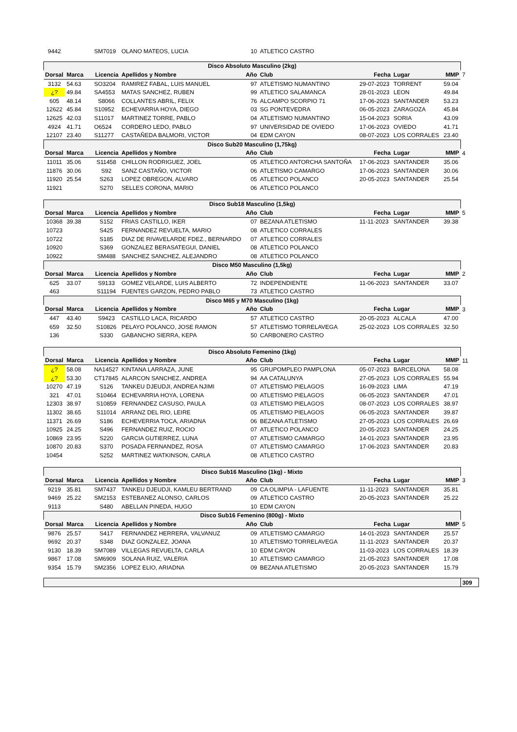| 9442 | | SM7019 | OLANO MATEOS, LUCIA | 10 | ATLETICO CASTRO | | | | |
| Disco Absoluto Masculino (2kg) | | | | | | | | | |
| Dorsal | Marca | Licencia | Apellidos y Nombre | Año | Club | Fecha | Lugar | MMP | 7 |
| 3132 | 54.63 | SO3204 | RAMIREZ FABAL, LUIS MANUEL | 97 | ATLETISMO NUMANTINO | 29-07-2023 | TORRENT | 59.04 | |
| ¿? | 49.84 | SA4553 | MATAS SANCHEZ, RUBEN | 99 | ATLETICO SALAMANCA | 28-01-2023 | LEON | 49.84 | |
| 605 | 48.14 | S8066 | COLLANTES ABRIL, FELIX | 76 | ALCAMPO SCORPIO 71 | 17-06-2023 | SANTANDER | 53.23 | |
| 12622 | 45.84 | S10952 | ECHEVARRIA HOYA, DIEGO | 03 | SG PONTEVEDRA | 06-05-2023 | ZARAGOZA | 45.84 | |
| 12625 | 42.03 | S11017 | MARTINEZ TORRE, PABLO | 04 | ATLETISMO NUMANTINO | 15-04-2023 | SORIA | 43.09 | |
| 4924 | 41.71 | O6524 | CORDERO LEDO, PABLO | 97 | UNIVERSIDAD DE OVIEDO | 17-06-2023 | OVIEDO | 41.71 | |
| 12107 | 23.40 | S11277 | CASTAÑEDA BALMORI, VICTOR | 04 | EDM CAYON | 08-07-2023 | LOS CORRALES | 23.40 | |
| Disco Sub20 Masculino (1,75kg) | | | | | | | | | |
| Dorsal | Marca | Licencia | Apellidos y Nombre | Año | Club | Fecha | Lugar | MMP | 4 |
| 11011 | 35.06 | S11458 | CHILLON RODRIGUEZ, JOEL | 05 | ATLETICO ANTORCHA SANTOÑA | 17-06-2023 | SANTANDER | 35.06 | |
| 11876 | 30.06 | S92 | SANZ CASTAÑO, VICTOR | 06 | ATLETISMO CAMARGO | 17-06-2023 | SANTANDER | 30.06 | |
| 11920 | 25.54 | S263 | LOPEZ OBREGON, ALVARO | 05 | ATLETICO POLANCO | 20-05-2023 | SANTANDER | 25.54 | |
| 11921 | | S270 | SELLES CORONA, MARIO | 06 | ATLETICO POLANCO | | | | |
| Disco Sub18 Masculino (1,5kg) | | | | | | | | | |
| Dorsal | Marca | Licencia | Apellidos y Nombre | Año | Club | Fecha | Lugar | MMP | 5 |
| 10368 | 39.38 | S152 | FRIAS CASTILLO, IKER | 07 | BEZANA ATLETISMO | 11-11-2023 | SANTANDER | 39.38 | |
| 10723 | | S425 | FERNANDEZ REVUELTA, MARIO | 08 | ATLETICO CORRALES | | | | |
| 10722 | | S185 | DIAZ DE RIVAVELARDE FDEZ., BERNARDO | 07 | ATLETICO CORRALES | | | | |
| 10920 | | S369 | GONZALEZ BERASATEGUI, DANIEL | 08 | ATLETICO POLANCO | | | | |
| 10922 | | SM488 | SANCHEZ SANCHEZ, ALEJANDRO | 08 | ATLETICO POLANCO | | | | |
| Disco M50 Masculino (1,5kg) | | | | | | | | | |
| Dorsal | Marca | Licencia | Apellidos y Nombre | Año | Club | Fecha | Lugar | MMP | 2 |
| 625 | 33.07 | S9133 | GOMEZ VELARDE, LUIS ALBERTO | 72 | INDEPENDIENTE | 11-06-2023 | SANTANDER | 33.07 | |
| 463 | | S11194 | FUENTES GARZON, PEDRO PABLO | 73 | ATLETICO CASTRO | | | | |
| Disco M65 y M70 Masculino (1kg) | | | | | | | | | |
| Dorsal | Marca | Licencia | Apellidos y Nombre | Año | Club | Fecha | Lugar | MMP | 3 |
| 447 | 43.40 | S9423 | CASTILLO LACA, RICARDO | 57 | ATLETICO CASTRO | 20-05-2023 | ALCALA | 47.00 | |
| 659 | 32.50 | S10826 | PELAYO POLANCO, JOSE RAMON | 57 | ATLETISMO TORRELAVEGA | 25-02-2023 | LOS CORRALES | 32.50 | |
| 136 | | S330 | GABANCHO SIERRA, KEPA | 50 | CARBONERO CASTRO | | | | |
| Disco Absoluto Femenino (1kg) | | | | | | | | | |
| Dorsal | Marca | Licencia | Apellidos y Nombre | Año | Club | Fecha | Lugar | MMP | 11 |
| ¿? | 58.08 | NA14527 | KINTANA LARRAZA, JUNE | 95 | GRUPOMPLEO PAMPLONA | 05-07-2023 | BARCELONA | 58.08 | |
| ¿? | 53.30 | CT17845 | ALARCON SANCHEZ, ANDREA | 94 | AA CATALUNYA | 27-05-2023 | LOS CORRALES | 55.94 | |
| 10270 | 47.19 | S126 | TANKEU DJEUDJI, ANDREA NJIMI | 07 | ATLETISMO PIELAGOS | 16-09-2023 | LIMA | 47.19 | |
| 321 | 47.01 | S10464 | ECHEVARRIA HOYA, LORENA | 00 | ATLETISMO PIELAGOS | 06-05-2023 | SANTANDER | 47.01 | |
| 12303 | 38.97 | S10859 | FERNANDEZ CASUSO, PAULA | 03 | ATLETISMO PIELAGOS | 08-07-2023 | LOS CORRALES | 38.97 | |
| 11302 | 38.65 | S11014 | ARRANZ DEL RIO, LEIRE | 05 | ATLETISMO PIELAGOS | 06-05-2023 | SANTANDER | 39.87 | |
| 11371 | 26.69 | S186 | ECHEVERRIA TOCA, ARIADNA | 06 | BEZANA ATLETISMO | 27-05-2023 | LOS CORRALES | 26.69 | |
| 10925 | 24.25 | S496 | FERNANDEZ RUIZ, ROCIO | 07 | ATLETICO POLANCO | 20-05-2023 | SANTANDER | 24.25 | |
| 10869 | 23.95 | S220 | GARCIA GUTIERREZ, LUNA | 07 | ATLETISMO CAMARGO | 14-01-2023 | SANTANDER | 23.95 | |
| 10870 | 20.83 | S370 | POSADA FERNANDEZ, ROSA | 07 | ATLETISMO CAMARGO | 17-06-2023 | SANTANDER | 20.83 | |
| 10454 | | S252 | MARTINEZ WATKINSON, CARLA | 08 | ATLETICO CASTRO | | | | |
| Disco Sub16 Masculino (1kg) - Mixto | | | | | | | | | |
| Dorsal | Marca | Licencia | Apellidos y Nombre | Año | Club | Fecha | Lugar | MMP | 3 |
| 9219 | 35.81 | SM7437 | TANKEU DJEUDJI, KAMLEU BERTRAND | 09 | CA OLIMPIA - LAFUENTE | 11-11-2023 | SANTANDER | 35.81 | |
| 9469 | 25.22 | SM2153 | ESTEBANEZ ALONSO, CARLOS | 09 | ATLETICO CASTRO | 20-05-2023 | SANTANDER | 25.22 | |
| 9113 | | S480 | ABELLAN PINEDA, HUGO | 10 | EDM CAYON | | | | |
| Disco Sub16 Femenino (800g) - Mixto | | | | | | | | | |
| Dorsal | Marca | Licencia | Apellidos y Nombre | Año | Club | Fecha | Lugar | MMP | 5 |
| 9876 | 25.57 | S417 | FERNANDEZ HERRERA, VALVANUZ | 09 | ATLETISMO CAMARGO | 14-01-2023 | SANTANDER | 25.57 | |
| 9692 | 20.37 | S348 | DIAZ GONZALEZ, JOANA | 10 | ATLETISMO TORRELAVEGA | 11-11-2023 | SANTANDER | 20.37 | |
| 9130 | 18.39 | SM7089 | VILLEGAS REVUELTA, CARLA | 10 | EDM CAYON | 11-03-2023 | LOS CORRALES | 18.39 | |
| 9867 | 17.08 | SM6909 | SOLANA RUIZ, VALERIA | 10 | ATLETISMO CAMARGO | 21-05-2023 | SANTANDER | 17.08 | |
| 9354 | 15.79 | SM2356 | LOPEZ ELIO, ARIADNA | 09 | BEZANA ATLETISMO | 20-05-2023 | SANTANDER | 15.79 | |
| | | | | | | | | | 309 |